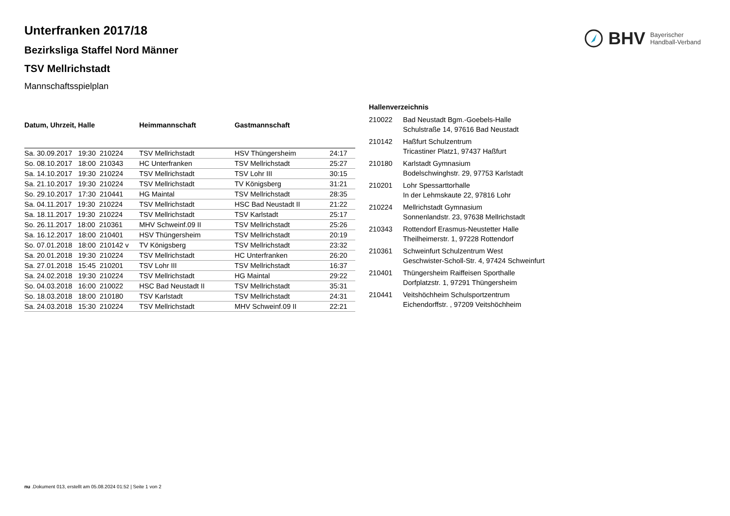BHV Bayerischer
Handball-Verband
Unterfranken 2017/18
Bezirksliga Staffel Nord Männer
TSV Mellrichstadt
Mannschaftsspielplan
| Datum, Uhrzeit, Halle | Heimmannschaft | Gastmannschaft | |
| --- | --- | --- | --- |
| Sa. 30.09.2017 19:30 210224 | TSV Mellrichstadt | HSV Thüngersheim | 24:17 |
| So. 08.10.2017 18:00 210343 | HC Unterfranken | TSV Mellrichstadt | 25:27 |
| Sa. 14.10.2017 19:30 210224 | TSV Mellrichstadt | TSV Lohr III | 30:15 |
| Sa. 21.10.2017 19:30 210224 | TSV Mellrichstadt | TV Königsberg | 31:21 |
| So. 29.10.2017 17:30 210441 | HG Maintal | TSV Mellrichstadt | 28:35 |
| Sa. 04.11.2017 19:30 210224 | TSV Mellrichstadt | HSC Bad Neustadt II | 21:22 |
| Sa. 18.11.2017 19:30 210224 | TSV Mellrichstadt | TSV Karlstadt | 25:17 |
| So. 26.11.2017 18:00 210361 | MHV Schweinf.09 II | TSV Mellrichstadt | 25:26 |
| Sa. 16.12.2017 18:00 210401 | HSV Thüngersheim | TSV Mellrichstadt | 20:19 |
| So. 07.01.2018 18:00 210142 v | TV Königsberg | TSV Mellrichstadt | 23:32 |
| Sa. 20.01.2018 19:30 210224 | TSV Mellrichstadt | HC Unterfranken | 26:20 |
| Sa. 27.01.2018 15:45 210201 | TSV Lohr III | TSV Mellrichstadt | 16:37 |
| Sa. 24.02.2018 19:30 210224 | TSV Mellrichstadt | HG Maintal | 29:22 |
| So. 04.03.2018 16:00 210022 | HSC Bad Neustadt II | TSV Mellrichstadt | 35:31 |
| So. 18.03.2018 18:00 210180 | TSV Karlstadt | TSV Mellrichstadt | 24:31 |
| Sa. 24.03.2018 15:30 210224 | TSV Mellrichstadt | MHV Schweinf.09 II | 22:21 |
| Hallenverzeichnis | |
| --- | --- |
| 210022 | Bad Neustadt Bgm.-Goebels-Halle Schulstraße 14, 97616 Bad Neustadt |
| 210142 | Haßfurt Schulzentrum Tricastiner Platz1, 97437 Haßfurt |
| 210180 | Karlstadt Gymnasium Bodelschwinghstr. 29, 97753 Karlstadt |
| 210201 | Lohr Spessarttorhalle In der Lehmskaute 22, 97816 Lohr |
| 210224 | Mellrichstadt Gymnasium Sonnenlandstr. 23, 97638 Mellrichstadt |
| 210343 | Rottendorf Erasmus-Neustetter Halle Theilheimerstr. 1, 97228 Rottendorf |
| 210361 | Schweinfurt Schulzentrum West Geschwister-Scholl-Str. 4, 97424 Schweinfurt |
| 210401 | Thüngersheim Raiffeisen Sporthalle Dorfplatzstr. 1, 97291 Thüngersheim |
| 210441 | Veitshöchheim Schulsportzentrum Eichendorffstr. , 97209 Veitshöchheim |
nu .Dokument 013, erstellt am 05.08.2024 01:52 | Seite 1 von 2